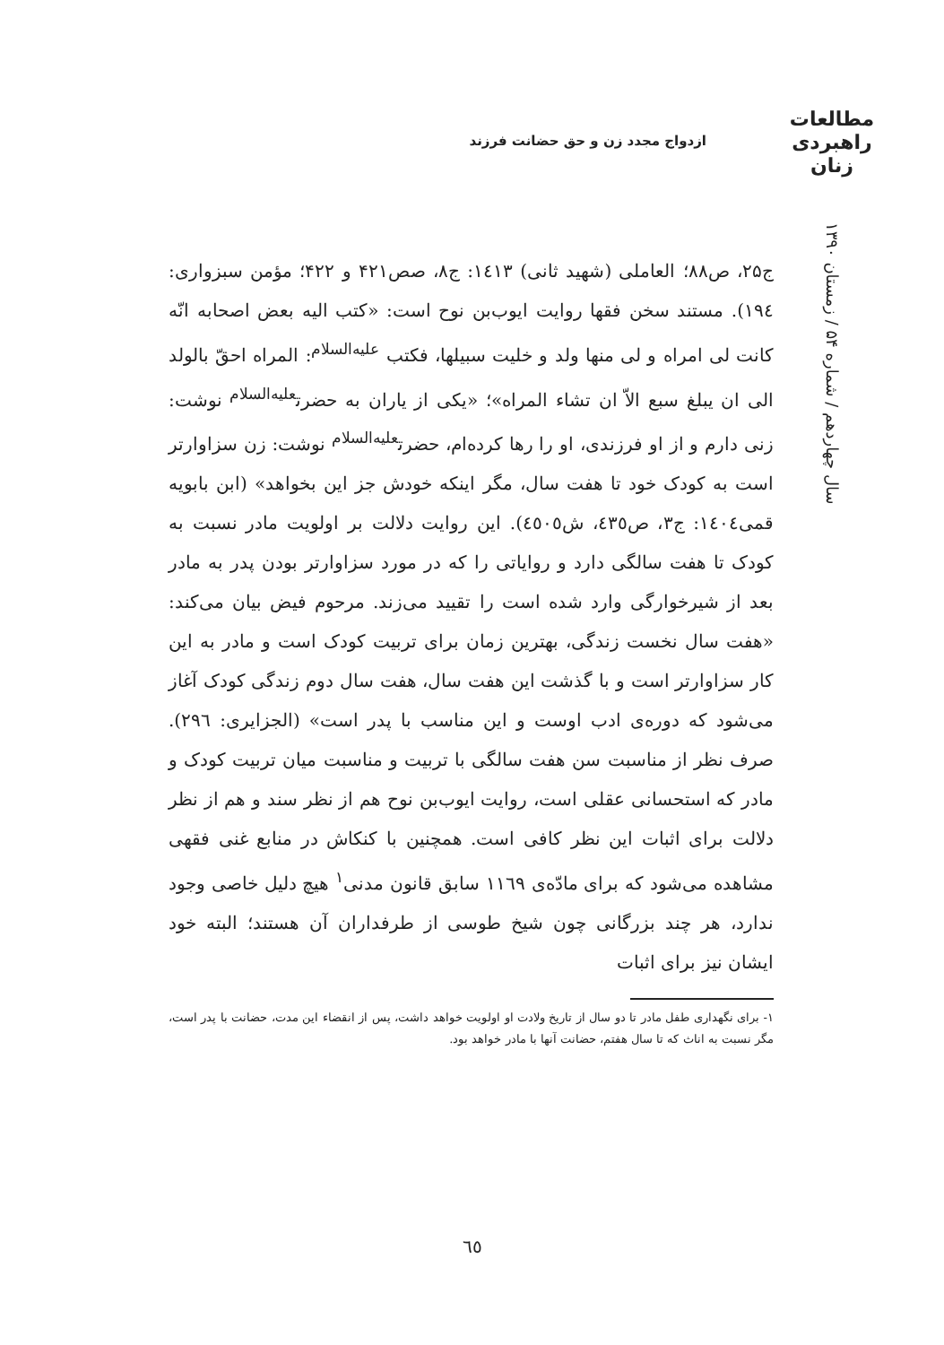مطالعات
راهبردی
زنان
سال چهاردهم / شماره ۵۴ / زمستان ۱۳۹۰
ازدواج مجدد زن و حق حضانت فرزند
ج۲۵، ص۸۸؛ العاملی (شهید ثانی) ۱٤۱۳: ج۸، صص۴۲۱ و ۴۲۲؛ مؤمن سبزواری: ۱۹٤). مستند سخن فقها روایت ایوب‌بن نوح است: «کتب الیه بعض اصحابه انّه کانت لی امراه و لی منها ولد و خلیت سبیلها، فکتب <sup>علیه‌السلام</sup>: المراه احقّ بالولد الی ان یبلغ سبع الاّ ان تشاء المراه»؛ «یکی از یاران به حضرت<sup>علیه‌السلام</sup> نوشت: زنی دارم و از او فرزندی، او را رها کرده‌ام، حضرت<sup>علیه‌السلام</sup> نوشت: زن سزاوارتر است به کودک خود تا هفت سال، مگر اینکه خودش جز این بخواهد» (ابن بابویه قمی۱٤۰٤: ج۳، ص٤۳٥، ش٤٥۰٥). این روایت دلالت بر اولویت مادر نسبت به کودک تا هفت سالگی دارد و روایاتی را که در مورد سزاوارتر بودن پدر به مادر بعد از شیرخوارگی وارد شده است را تقیید می‌زند. مرحوم فیض بیان می‌کند: «هفت سال نخست زندگی، بهترین زمان برای تربیت کودک است و مادر به این کار سزاوارتر است و با گذشت این هفت سال، هفت سال دوم زندگی کودک آغاز می‌شود که دوره‌ی ادب اوست و این مناسب با پدر است» (الجزایری: ۲۹٦). صرف نظر از مناسبت سن هفت سالگی با تربیت و مناسبت میان تربیت کودک و مادر که استحسانی عقلی است، روایت ایوب‌بن نوح هم از نظر سند و هم از نظر دلالت برای اثبات این نظر کافی است. همچنین با کنکاش در منابع غنی فقهی مشاهده می‌شود که برای مادّه‌ی ۱۱٦۹ سابق قانون مدنی<sup>۱</sup> هیچ دلیل خاصی وجود ندارد، هر چند بزرگانی چون شیخ طوسی از طرفداران آن هستند؛ البته خود ایشان نیز برای اثبات
۱- برای نگهداری طفل مادر تا دو سال از تاریخ ولادت او اولویت خواهد داشت، پس از انقضاء این مدت، حضانت با پدر است، مگر نسبت به اناث که تا سال هفتم، حضانت آنها با مادر خواهد بود.
٦٥